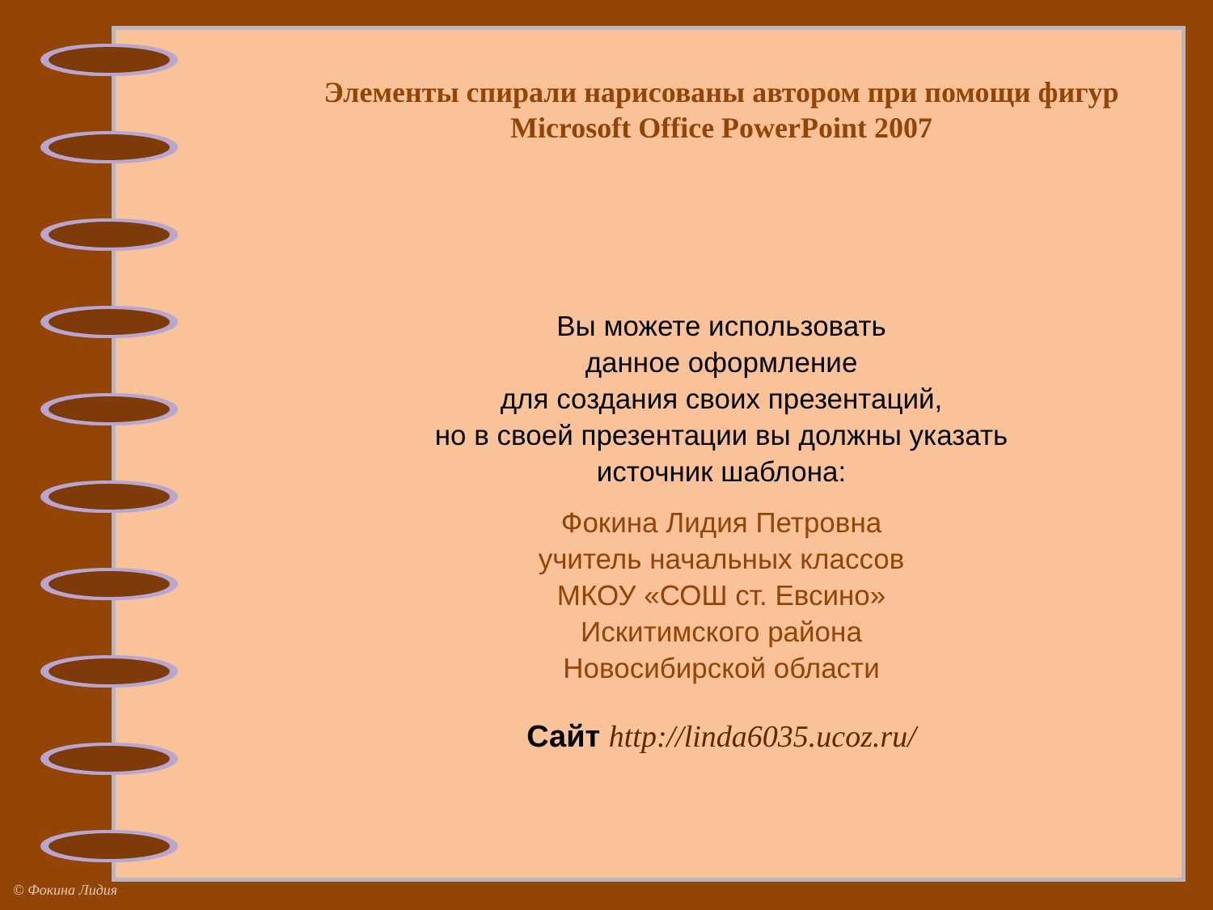Элементы спирали нарисованы автором при помощи фигур
Microsoft Office PowerPoint 2007
Вы можете использовать
данное оформление
для создания своих презентаций,
но в своей презентации вы должны указать
источник шаблона:
Фокина Лидия Петровна
учитель начальных классов
МКОУ «СОШ ст. Евсино»
Искитимского района
Новосибирской области
Сайт http://linda6035.ucoz.ru/
© Фокина Лидия